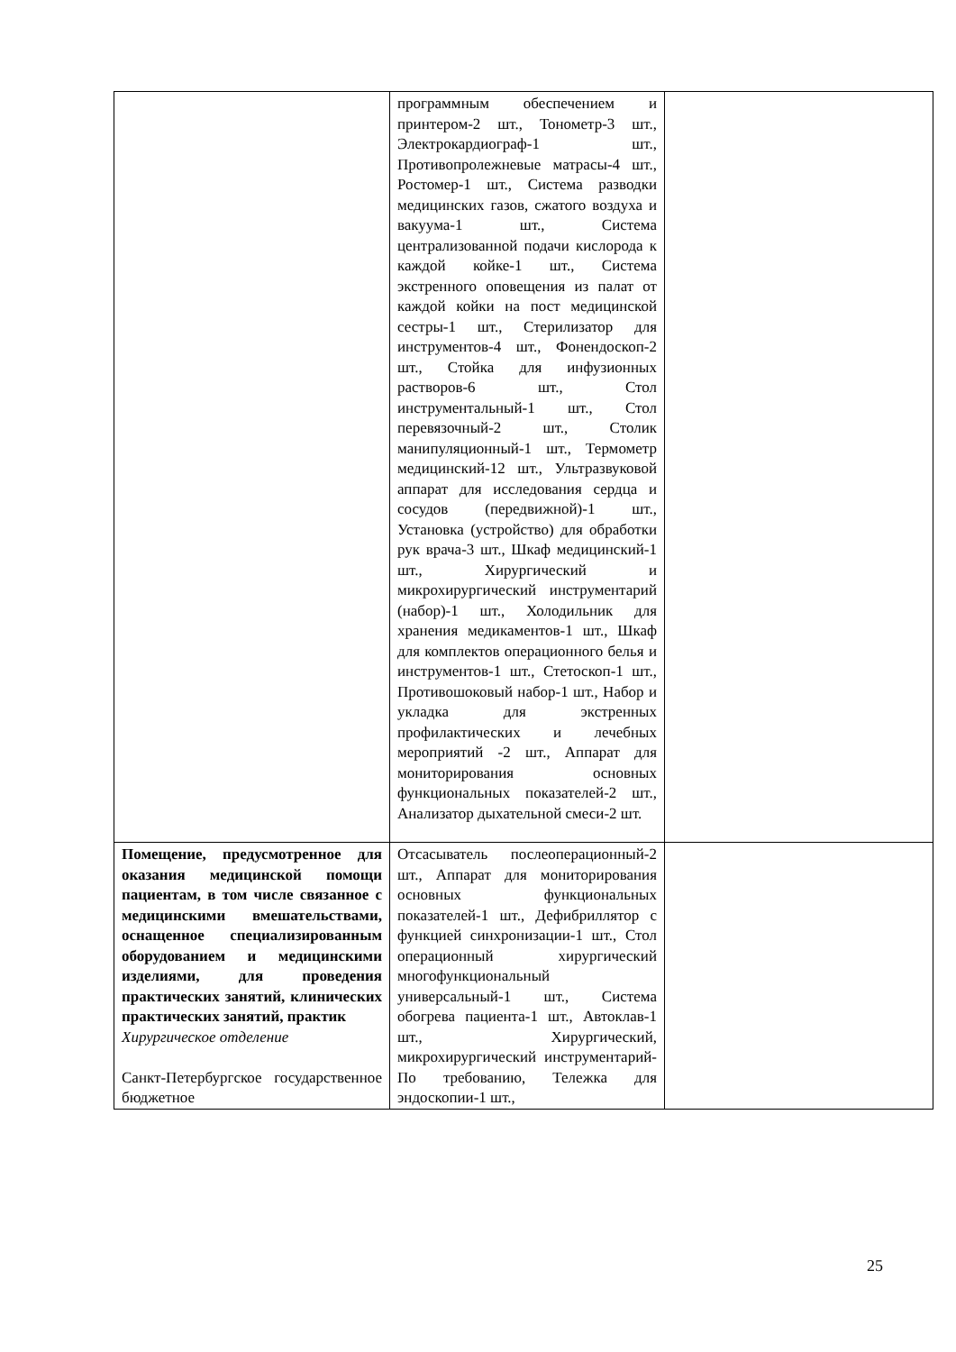| | программным обеспечением и принтером-2 шт., Тонометр-3 шт., Электрокардиограф-1 шт., Противопролежневые матрасы-4 шт., Ростомер-1 шт., Система разводки медицинских газов, сжатого воздуха и вакуума-1 шт., Система централизованной подачи кислорода к каждой койке-1 шт., Система экстренного оповещения из палат от каждой койки на пост медицинской сестры-1 шт., Стерилизатор для инструментов-4 шт., Фонендоскоп-2 шт., Стойка для инфузионных растворов-6 шт., Стол инструментальный-1 шт., Стол перевязочный-2 шт., Столик манипуляционный-1 шт., Термометр медицинский-12 шт., Ультразвуковой аппарат для исследования сердца и сосудов (передвижной)-1 шт., Установка (устройство) для обработки рук врача-3 шт., Шкаф медицинский-1 шт., Хирургический и микрохирургический инструментарий (набор)-1 шт., Холодильник для хранения медикаментов-1 шт., Шкаф для комплектов операционного белья и инструментов-1 шт., Стетоскоп-1 шт., Противошоковый набор-1 шт., Набор и укладка для экстренных профилактических и лечебных мероприятий -2 шт., Аппарат для мониторирования основных функциональных показателей-2 шт., Анализатор дыхательной смеси-2 шт. | |
| Помещение, предусмотренное для оказания медицинской помощи пациентам, в том числе связанное с медицинскими вмешательствами, оснащенное специализированным оборудованием и медицинскими изделиями, для проведения практических занятий, клинических практических занятий, практик Хирургическое отделение Санкт-Петербургское государственное бюджетное | Отсасыватель послеоперационный-2 шт., Аппарат для мониторирования основных функциональных показателей-1 шт., Дефибриллятор с функцией синхронизации-1 шт., Стол операционный хирургический многофункциональный универсальный-1 шт., Система обогрева пациента-1 шт., Автоклав-1 шт., Хирургический, микрохирургический инструментарий-По требованию, Тележка для эндоскопии-1 шт., | |
25